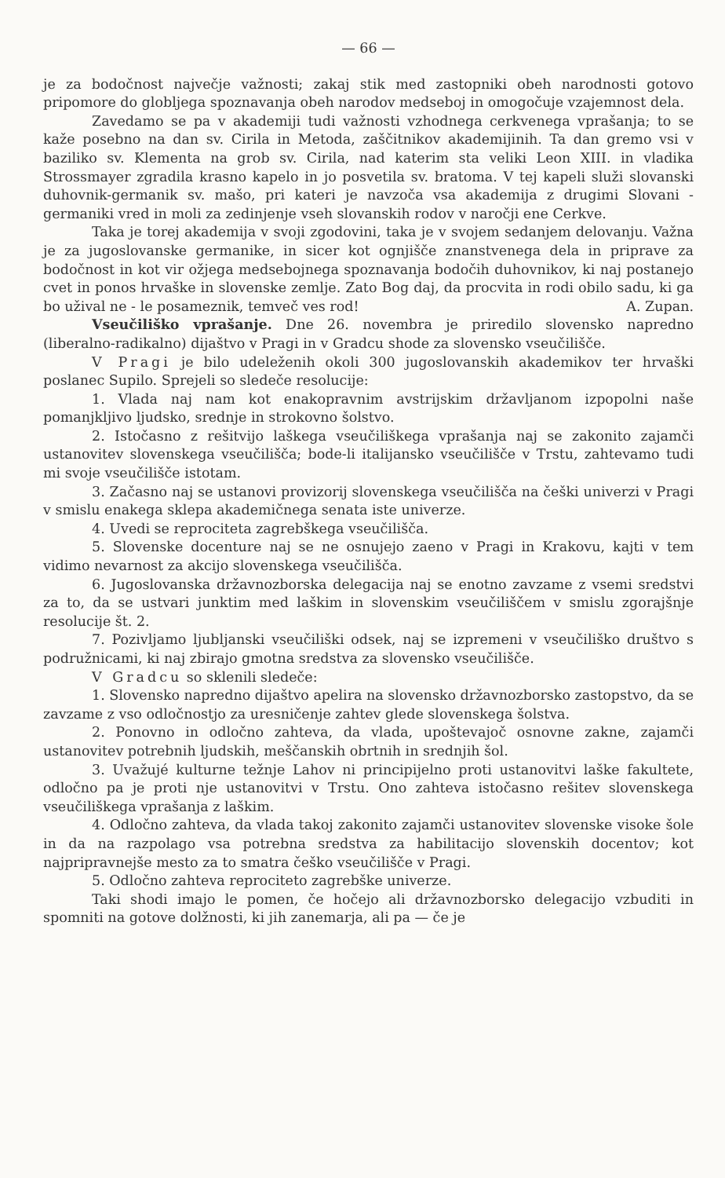— 66 —
je za bodočnost največje važnosti; zakaj stik med zastopniki obeh narodnosti gotovo pripomore do globljega spoznavanja obeh narodov medseboj in omogočuje vzajemnost dela.
Zavedamo se pa v akademiji tudi važnosti vzhodnega cerkvenega vprašanja; to se kaže posebno na dan sv. Cirila in Metoda, zaščitnikov akademijinih. Ta dan gremo vsi v baziliko sv. Klementa na grob sv. Cirila, nad katerim sta veliki Leon XIII. in vladika Strossmayer zgradila krasno kapelo in jo posvetila sv. bratoma. V tej kapeli služi slovanski duhovnik-germanik sv. mašo, pri kateri je navzoča vsa akademija z drugimi Slovani - germaniki vred in moli za zedinjenje vseh slovanskih rodov v naročji ene Cerkve.
Taka je torej akademija v svoji zgodovini, taka je v svojem sedanjem delovanju. Važna je za jugoslovanske germanike, in sicer kot ognjišče znanstvenega dela in priprave za bodočnost in kot vir ožjega medsebojnega spoznavanja bodočih duhovnikov, ki naj postanejo cvet in ponos hrvaške in slovenske zemlje. Zato Bog daj, da procvita in rodi obilo sadu, ki ga bo užival ne - le posameznik, temveč ves rod! A. Zupan.
Vseučiliško vprašanje. Dne 26. novembra je priredilo slovensko napredno (liberalno-radikalno) dijaštvo v Pragi in v Gradcu shode za slovensko vseučilišče.
V Pragi je bilo udeleženih okoli 300 jugoslovanskih akademikov ter hrvaški poslanec Supilo. Sprejeli so sledeče resolucije:
1. Vlada naj nam kot enakopravnim avstrijskim državljanom izpopolni naše pomanjkljivo ljudsko, srednje in strokovno šolstvo.
2. Istočasno z rešitvijo laškega vseučiliškega vprašanja naj se zakonito zajamči ustanovitev slovenskega vseučilišča; bode-li italijansko vseučilišče v Trstu, zahtevamo tudi mi svoje vseučilišče istotam.
3. Začasno naj se ustanovi provizorij slovenskega vseučilišča na češki univerzi v Pragi v smislu enakega sklepa akademičnega senata iste univerze.
4. Uvedi se reprociteta zagrebškega vseučilišča.
5. Slovenske docenture naj se ne osnujejo zaeno v Pragi in Krakovu, kajti v tem vidimo nevarnost za akcijo slovenskega vseučilišča.
6. Jugoslovanska državnozborska delegacija naj se enotno zavzame z vsemi sredstvi za to, da se ustvari junktim med laškim in slovenskim vseučiliščem v smislu zgorajšnje resolucije št. 2.
7. Pozivljamo ljubljanski vseučiliški odsek, naj se izpremeni v vseučiliško društvo s podružnicami, ki naj zbirajo gmotna sredstva za slovensko vseučilišče.
V Gradcu so sklenili sledeče:
1. Slovensko napredno dijaštvo apelira na slovensko državnozborsko zastopstvo, da se zavzame z vso odločnostjo za uresničenje zahtev glede slovenskega šolstva.
2. Ponovno in odločno zahteva, da vlada, upoštevajoč osnovne zakne, zajamči ustanovitev potrebnih ljudskih, meščanskih obrtnih in srednjih šol.
3. Uvažujé kulturne težnje Lahov ni principijelno proti ustanovitvi laške fakultete, odločno pa je proti nje ustanovitvi v Trstu. Ono zahteva istočasno rešitev slovenskega vseučiliškega vprašanja z laškim.
4. Odločno zahteva, da vlada takoj zakonito zajamči ustanovitev slovenske visoke šole in da na razpolago vsa potrebna sredstva za habilitacijo slovenskih docentov; kot najpripravnejše mesto za to smatra češko vseučilišče v Pragi.
5. Odločno zahteva reprociteto zagrebške univerze.
Taki shodi imajo le pomen, če hočejo ali državnozborsko delegacijo vzbuditi in spomniti na gotove dolžnosti, ki jih zanemarja, ali pa — če je